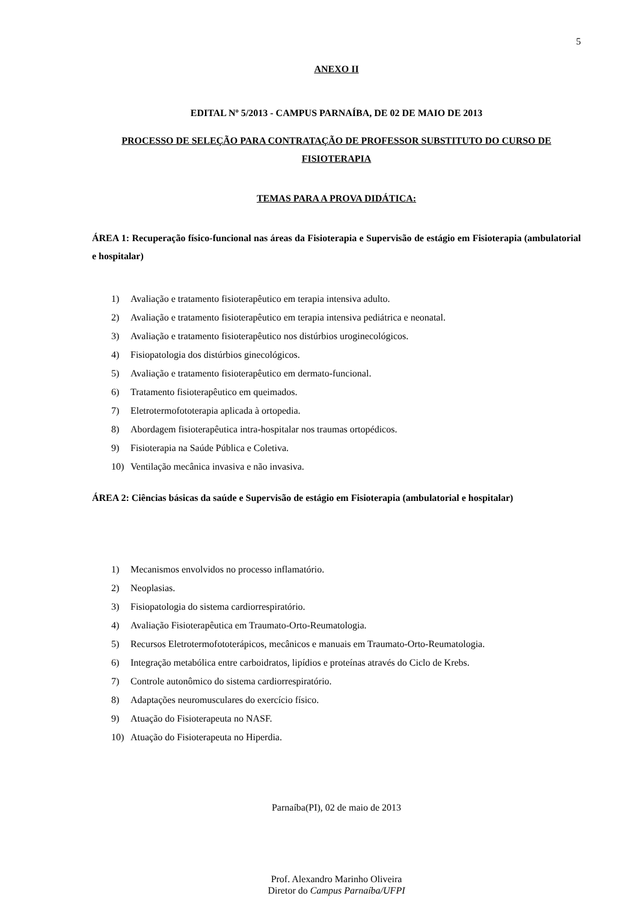5
ANEXO II
EDITAL Nº 5/2013 - CAMPUS PARNAÍBA, DE 02 DE MAIO DE 2013
PROCESSO DE SELEÇÃO PARA CONTRATAÇÃO DE PROFESSOR SUBSTITUTO DO CURSO DE FISIOTERAPIA
TEMAS PARA A PROVA DIDÁTICA:
ÁREA 1: Recuperação físico-funcional nas áreas da Fisioterapia e Supervisão de estágio em Fisioterapia (ambulatorial e hospitalar)
1) Avaliação e tratamento fisioterapêutico em terapia intensiva adulto.
2) Avaliação e tratamento fisioterapêutico em terapia intensiva pediátrica e neonatal.
3) Avaliação e tratamento fisioterapêutico nos distúrbios uroginecológicos.
4) Fisiopatologia dos distúrbios ginecológicos.
5) Avaliação e tratamento fisioterapêutico em dermato-funcional.
6) Tratamento fisioterapêutico em queimados.
7) Eletrotermofototerapia aplicada à ortopedia.
8) Abordagem fisioterapêutica intra-hospitalar nos traumas ortopédicos.
9) Fisioterapia na Saúde Pública e Coletiva.
10) Ventilação mecânica invasiva e não invasiva.
ÁREA 2: Ciências básicas da saúde e Supervisão de estágio em Fisioterapia (ambulatorial e hospitalar)
1) Mecanismos envolvidos no processo inflamatório.
2) Neoplasias.
3) Fisiopatologia do sistema cardiorrespiratório.
4) Avaliação Fisioterapêutica em Traumato-Orto-Reumatologia.
5) Recursos Eletrotermofototerápicos, mecânicos e manuais em Traumato-Orto-Reumatologia.
6) Integração metabólica entre carboidratos, lipídios e proteínas através do Ciclo de Krebs.
7) Controle autonômico do sistema cardiorrespiratório.
8) Adaptações neuromusculares do exercício físico.
9) Atuação do Fisioterapeuta no NASF.
10) Atuação do Fisioterapeuta no Hiperdia.
Parnaíba(PI), 02 de maio de 2013
Prof. Alexandro Marinho Oliveira
Diretor do Campus Parnaíba/UFPI